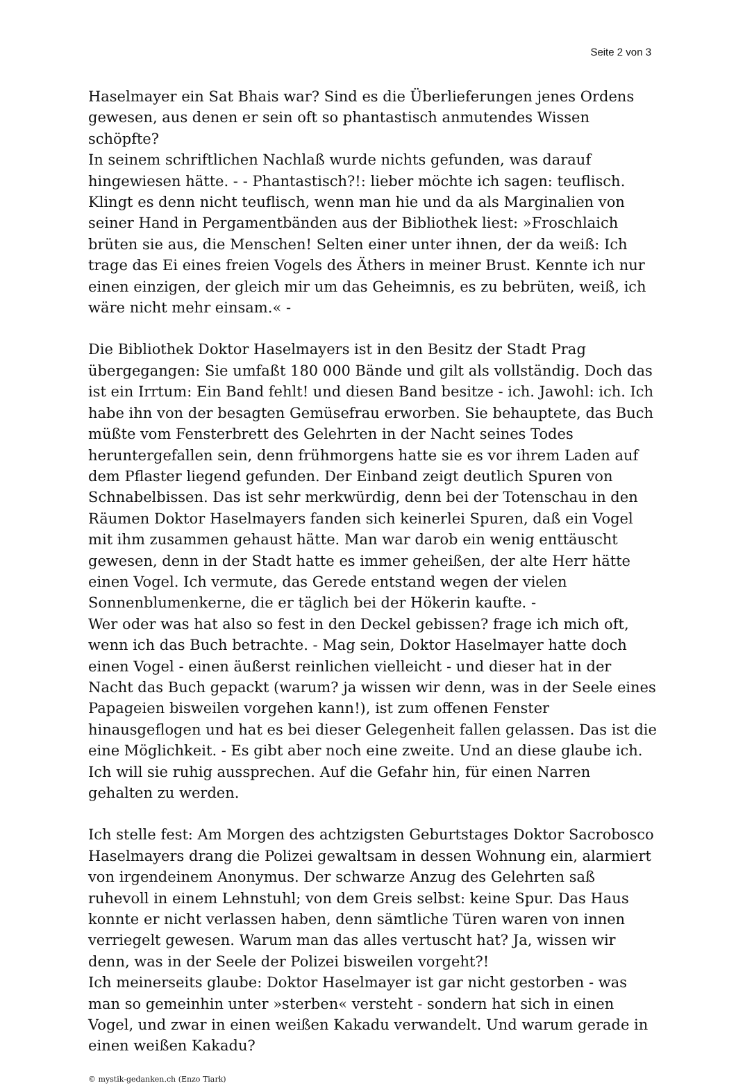Seite 2 von 3
Haselmayer ein Sat Bhais war? Sind es die Überlieferungen jenes Ordens gewesen, aus denen er sein oft so phantastisch anmutendes Wissen schöpfte?
In seinem schriftlichen Nachlaß wurde nichts gefunden, was darauf hingewiesen hätte. - - Phantastisch?!: lieber möchte ich sagen: teuflisch. Klingt es denn nicht teuflisch, wenn man hie und da als Marginalien von seiner Hand in Pergamentbänden aus der Bibliothek liest: »Froschlaich brüten sie aus, die Menschen! Selten einer unter ihnen, der da weiß: Ich trage das Ei eines freien Vogels des Äthers in meiner Brust. Kennte ich nur einen einzigen, der gleich mir um das Geheimnis, es zu bebrüten, weiß, ich wäre nicht mehr einsam.« -
Die Bibliothek Doktor Haselmayers ist in den Besitz der Stadt Prag übergegangen: Sie umfaßt 180 000 Bände und gilt als vollständig. Doch das ist ein Irrtum: Ein Band fehlt! und diesen Band besitze - ich. Jawohl: ich. Ich habe ihn von der besagten Gemüsefrau erworben. Sie behauptete, das Buch müßte vom Fensterbrett des Gelehrten in der Nacht seines Todes heruntergefallen sein, denn frühmorgens hatte sie es vor ihrem Laden auf dem Pflaster liegend gefunden. Der Einband zeigt deutlich Spuren von Schnabelbissen. Das ist sehr merkwürdig, denn bei der Totenschau in den Räumen Doktor Haselmayers fanden sich keinerlei Spuren, daß ein Vogel mit ihm zusammen gehaust hätte. Man war darob ein wenig enttäuscht gewesen, denn in der Stadt hatte es immer geheißen, der alte Herr hätte einen Vogel. Ich vermute, das Gerede entstand wegen der vielen Sonnenblumenkerne, die er täglich bei der Hökerin kaufte. -
Wer oder was hat also so fest in den Deckel gebissen? frage ich mich oft, wenn ich das Buch betrachte. - Mag sein, Doktor Haselmayer hatte doch einen Vogel - einen äußerst reinlichen vielleicht - und dieser hat in der Nacht das Buch gepackt (warum? ja wissen wir denn, was in der Seele eines Papageien bisweilen vorgehen kann!), ist zum offenen Fenster hinausgeflogen und hat es bei dieser Gelegenheit fallen gelassen. Das ist die eine Möglichkeit. - Es gibt aber noch eine zweite. Und an diese glaube ich. Ich will sie ruhig aussprechen. Auf die Gefahr hin, für einen Narren gehalten zu werden.
Ich stelle fest: Am Morgen des achtzigsten Geburtstages Doktor Sacrobosco Haselmayers drang die Polizei gewaltsam in dessen Wohnung ein, alarmiert von irgendeinem Anonymus. Der schwarze Anzug des Gelehrten saß ruhevoll in einem Lehnstuhl; von dem Greis selbst: keine Spur. Das Haus konnte er nicht verlassen haben, denn sämtliche Türen waren von innen verriegelt gewesen. Warum man das alles vertuscht hat? Ja, wissen wir denn, was in der Seele der Polizei bisweilen vorgeht?!
Ich meinerseits glaube: Doktor Haselmayer ist gar nicht gestorben - was man so gemeinhin unter »sterben« versteht - sondern hat sich in einen Vogel, und zwar in einen weißen Kakadu verwandelt. Und warum gerade in einen weißen Kakadu?
© mystik-gedanken.ch (Enzo Tiark)